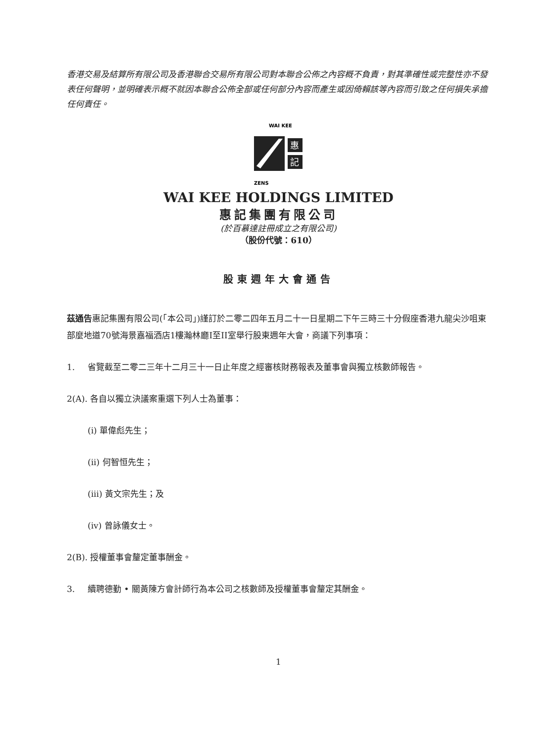香港交易及結算所有限公司及香港聯合交易所有限公司對本聯合公佈之內容概不負責，對其準確性或完整性亦不發表任何聲明，並明確表示概不就因本聯合公佈全部或任何部分內容而產生或因倚賴該等內容而引致之任何損失承擔任何責任。
WAI KEE
惠
記
ZENS
WAI KEE HOLDINGS LIMITED
惠記集團有限公司
(於百慕達註冊成立之有限公司)
（股份代號：610）
股東週年大會通告
茲通告惠記集團有限公司(「本公司」)謹訂於二零二四年五月二十一日星期二下午三時三十分假座香港九龍尖沙咀東部麼地道70號海景嘉福酒店1樓瀚林廳I至II室舉行股東週年大會，商議下列事項：
1. 省覽截至二零二三年十二月三十一日止年度之經審核財務報表及董事會與獨立核數師報告。
2(A). 各自以獨立決議案重選下列人士為董事：
(i) 單偉彪先生；
(ii) 何智恒先生；
(iii) 黃文宗先生；及
(iv) 曾詠儀女士。
2(B). 授權董事會釐定董事酬金。
3. 續聘德勤 • 關黃陳方會計師行為本公司之核數師及授權董事會釐定其酬金。
1